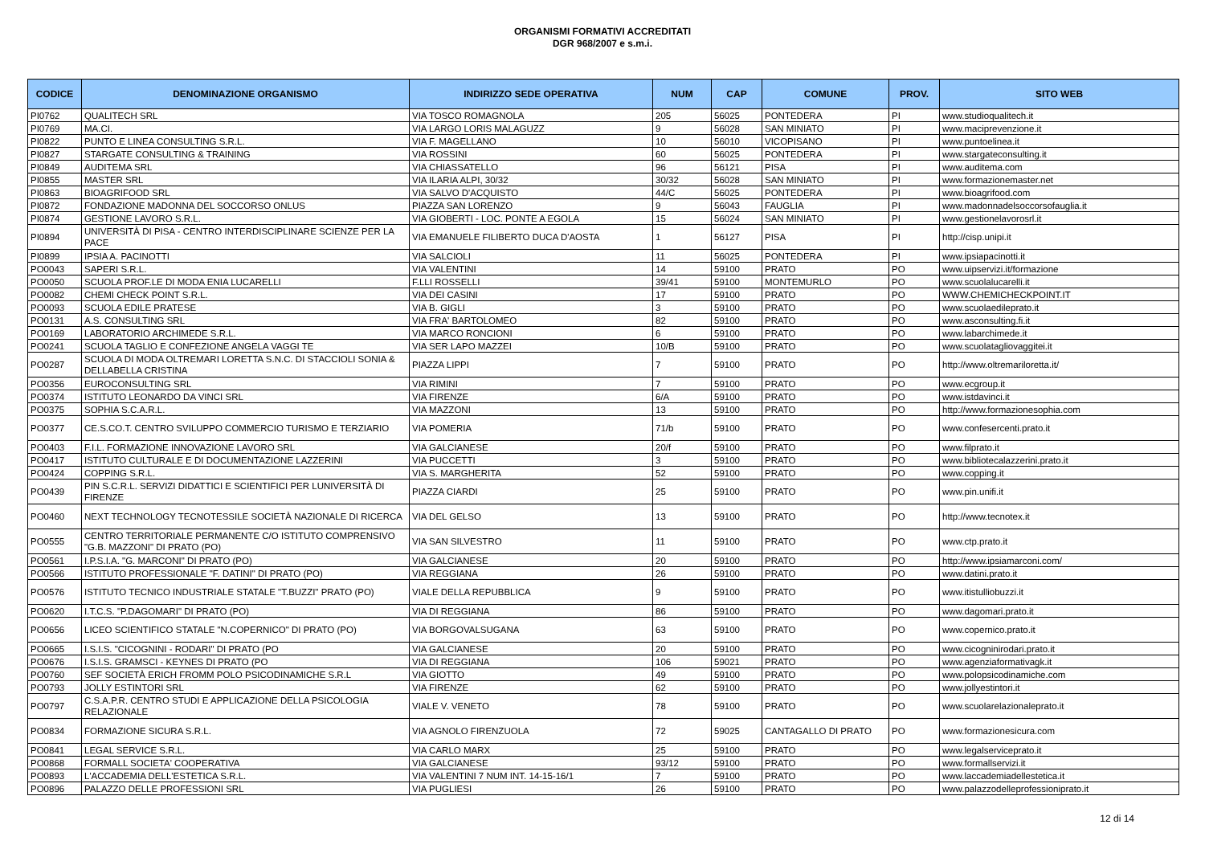ORGANISMI FORMATIVI ACCREDITATI
DGR 968/2007 e s.m.i.
| CODICE | DENOMINAZIONE ORGANISMO | INDIRIZZO SEDE OPERATIVA | NUM | CAP | COMUNE | PROV. | SITO WEB |
| --- | --- | --- | --- | --- | --- | --- | --- |
| PI0762 | QUALITECH SRL | VIA TOSCO ROMAGNOLA | 205 | 56025 | PONTEDERA | PI | www.studioqualitech.it |
| PI0769 | MA.CI. | VIA LARGO LORIS MALAGUZZ | 9 | 56028 | SAN MINIATO | PI | www.maciprevenzione.it |
| PI0822 | PUNTO E LINEA CONSULTING S.R.L. | VIA F. MAGELLANO | 10 | 56010 | VICOPISANO | PI | www.puntoelinea.it |
| PI0827 | STARGATE CONSULTING & TRAINING | VIA ROSSINI | 60 | 56025 | PONTEDERA | PI | www.stargateconsulting.it |
| PI0849 | AUDITEMA SRL | VIA CHIASSATELLO | 96 | 56121 | PISA | PI | www.auditema.com |
| PI0855 | MASTER SRL | VIA ILARIA ALPI, 30/32 | 30/32 | 56028 | SAN MINIATO | PI | www.formazionemaster.net |
| PI0863 | BIOAGRIFOOD SRL | VIA SALVO D'ACQUISTO | 44/C | 56025 | PONTEDERA | PI | www.bioagrifood.com |
| PI0872 | FONDAZIONE MADONNA DEL SOCCORSO ONLUS | PIAZZA SAN LORENZO | 9 | 56043 | FAUGLIA | PI | www.madonnadelsoccorsofauglia.it |
| PI0874 | GESTIONE LAVORO S.R.L. | VIA GIOBERTI - LOC. PONTE A EGOLA | 15 | 56024 | SAN MINIATO | PI | www.gestionelavorosrl.it |
| PI0894 | UNIVERSITÀ DI PISA - CENTRO INTERDISCIPLINARE SCIENZE PER LA PACE | VIA EMANUELE FILIBERTO DUCA D'AOSTA | 1 | 56127 | PISA | PI | http://cisp.unipi.it |
| PI0899 | IPSIA A. PACINOTTI | VIA SALCIOLI | 11 | 56025 | PONTEDERA | PI | www.ipsiapacinotti.it |
| PO0043 | SAPERI S.R.L. | VIA VALENTINI | 14 | 59100 | PRATO | PO | www.uipservizi.it/formazione |
| PO0050 | SCUOLA PROF.LE DI MODA ENIA LUCARELLI | F.LLI ROSSELLI | 39/41 | 59100 | MONTEMURLO | PO | www.scuolalucarelli.it |
| PO0082 | CHEMI CHECK POINT S.R.L. | VIA DEI CASINI | 17 | 59100 | PRATO | PO | WWW.CHEMICHECKPOINT.IT |
| PO0093 | SCUOLA EDILE PRATESE | VIA B. GIGLI | 3 | 59100 | PRATO | PO | www.scuolaedileprato.it |
| PO0131 | A.S. CONSULTING SRL | VIA FRA' BARTOLOMEO | 82 | 59100 | PRATO | PO | www.asconsulting.fi.it |
| PO0169 | LABORATORIO ARCHIMEDE S.R.L. | VIA MARCO RONCIONI | 6 | 59100 | PRATO | PO | www.labarchimede.it |
| PO0241 | SCUOLA TAGLIO E CONFEZIONE ANGELA VAGGI TE | VIA SER LAPO MAZZEI | 10/B | 59100 | PRATO | PO | www.scuolatagliovaggitei.it |
| PO0287 | SCUOLA DI MODA OLTREMARI LORETTA S.N.C. DI STACCIOLI SONIA & DELLABELLA CRISTINA | PIAZZA LIPPI | 7 | 59100 | PRATO | PO | http://www.oltremariloretta.it/ |
| PO0356 | EUROCONSULTING SRL | VIA RIMINI | 7 | 59100 | PRATO | PO | www.ecgroup.it |
| PO0374 | ISTITUTO LEONARDO DA VINCI SRL | VIA FIRENZE | 6/A | 59100 | PRATO | PO | www.istdavinci.it |
| PO0375 | SOPHIA S.C.A.R.L. | VIA MAZZONI | 13 | 59100 | PRATO | PO | http://www.formazionesophia.com |
| PO0377 | CE.S.CO.T. CENTRO SVILUPPO COMMERCIO TURISMO E TERZIARIO | VIA POMERIA | 71/b | 59100 | PRATO | PO | www.confesercenti.prato.it |
| PO0403 | F.I.L. FORMAZIONE INNOVAZIONE LAVORO SRL | VIA GALCIANESE | 20/f | 59100 | PRATO | PO | www.filprato.it |
| PO0417 | ISTITUTO CULTURALE E DI DOCUMENTAZIONE LAZZERINI | VIA PUCCETTI | 3 | 59100 | PRATO | PO | www.bibliotecalazzerini.prato.it |
| PO0424 | COPPING S.R.L. | VIA S. MARGHERITA | 52 | 59100 | PRATO | PO | www.copping.it |
| PO0439 | PIN S.C.R.L. SERVIZI DIDATTICI E SCIENTIFICI PER LUNIVERSITÀ DI FIRENZE | PIAZZA CIARDI | 25 | 59100 | PRATO | PO | www.pin.unifi.it |
| PO0460 | NEXT TECHNOLOGY TECNOTESSILE SOCIETÀ NAZIONALE DI RICERCA | VIA DEL GELSO | 13 | 59100 | PRATO | PO | http://www.tecnotex.it |
| PO0555 | CENTRO TERRITORIALE PERMANENTE C/O ISTITUTO COMPRENSIVO "G.B. MAZZONI" DI PRATO (PO) | VIA SAN SILVESTRO | 11 | 59100 | PRATO | PO | www.ctp.prato.it |
| PO0561 | I.P.S.I.A. "G. MARCONI" DI PRATO (PO) | VIA GALCIANESE | 20 | 59100 | PRATO | PO | http://www.ipsiamarconi.com/ |
| PO0566 | ISTITUTO PROFESSIONALE "F. DATINI" DI PRATO (PO) | VIA REGGIANA | 26 | 59100 | PRATO | PO | www.datini.prato.it |
| PO0576 | ISTITUTO TECNICO INDUSTRIALE STATALE "T.BUZZI" PRATO (PO) | VIALE DELLA REPUBBLICA | 9 | 59100 | PRATO | PO | www.itistulliobuzzi.it |
| PO0620 | I.T.C.S. "P.DAGOMARI" DI PRATO (PO) | VIA DI REGGIANA | 86 | 59100 | PRATO | PO | www.dagomari.prato.it |
| PO0656 | LICEO SCIENTIFICO STATALE "N.COPERNICO" DI PRATO (PO) | VIA BORGOVALSUGANA | 63 | 59100 | PRATO | PO | www.copernico.prato.it |
| PO0665 | I.S.I.S. "CICOGNINI - RODARI" DI PRATO (PO | VIA GALCIANESE | 20 | 59100 | PRATO | PO | www.cicogninirodari.prato.it |
| PO0676 | I.S.I.S. GRAMSCI - KEYNES DI PRATO (PO | VIA DI REGGIANA | 106 | 59021 | PRATO | PO | www.agenziaformativagk.it |
| PO0760 | SEF SOCIETÀ ERICH FROMM POLO PSICODINAMICHE S.R.L | VIA GIOTTO | 49 | 59100 | PRATO | PO | www.polopsicodinamiche.com |
| PO0793 | JOLLY ESTINTORI SRL | VIA FIRENZE | 62 | 59100 | PRATO | PO | www.jollyestintori.it |
| PO0797 | C.S.A.P.R. CENTRO STUDI E APPLICAZIONE DELLA PSICOLOGIA RELAZIONALE | VIALE V. VENETO | 78 | 59100 | PRATO | PO | www.scuolarelazionaleprato.it |
| PO0834 | FORMAZIONE SICURA S.R.L. | VIA AGNOLO FIRENZUOLA | 72 | 59025 | CANTAGALLO DI PRATO | PO | www.formazionesicura.com |
| PO0841 | LEGAL SERVICE S.R.L. | VIA CARLO MARX | 25 | 59100 | PRATO | PO | www.legalserviceprato.it |
| PO0868 | FORMALL SOCIETA' COOPERATIVA | VIA GALCIANESE | 93/12 | 59100 | PRATO | PO | www.formallservizi.it |
| PO0893 | L'ACCADEMIA DELL'ESTETICA S.R.L. | VIA VALENTINI 7 NUM INT. 14-15-16/1 | 7 | 59100 | PRATO | PO | www.laccademiadellestetica.it |
| PO0896 | PALAZZO DELLE PROFESSIONI SRL | VIA PUGLIESI | 26 | 59100 | PRATO | PO | www.palazzodelleprofessioniprato.it |
12 di 14